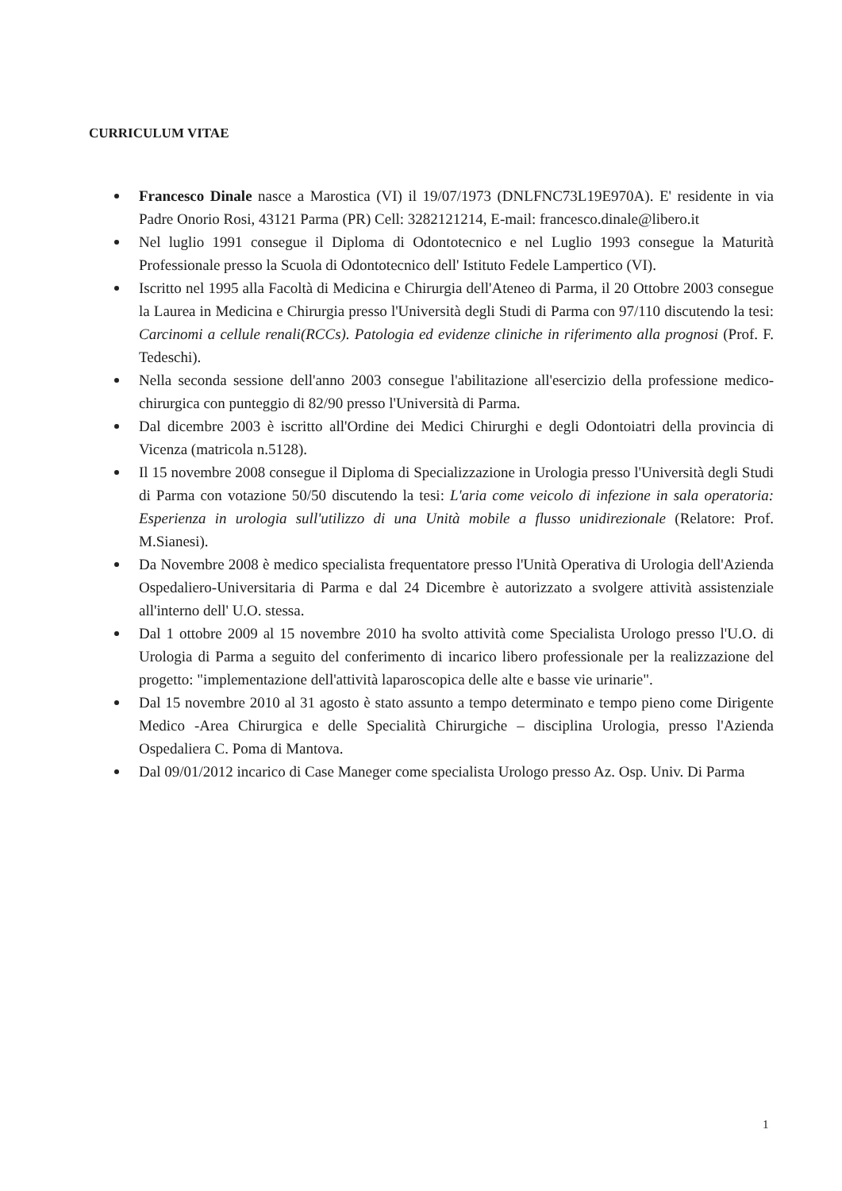CURRICULUM VITAE
Francesco Dinale nasce a Marostica (VI) il 19/07/1973 (DNLFNC73L19E970A). E' residente in via Padre Onorio Rosi, 43121 Parma (PR) Cell: 3282121214, E-mail: francesco.dinale@libero.it
Nel luglio 1991 consegue il Diploma di Odontotecnico e nel Luglio 1993 consegue la Maturità Professionale presso la Scuola di Odontotecnico dell' Istituto Fedele Lampertico (VI).
Iscritto nel 1995 alla Facoltà di Medicina e Chirurgia dell'Ateneo di Parma, il 20 Ottobre 2003 consegue la Laurea in Medicina e Chirurgia presso l'Università degli Studi di Parma con 97/110 discutendo la tesi: Carcinomi a cellule renali(RCCs). Patologia ed evidenze cliniche in riferimento alla prognosi (Prof. F. Tedeschi).
Nella seconda sessione dell'anno 2003 consegue l'abilitazione all'esercizio della professione medico-chirurgica con punteggio di 82/90 presso l'Università di Parma.
Dal dicembre 2003 è iscritto all'Ordine dei Medici Chirurghi e degli Odontoiatri della provincia di Vicenza (matricola n.5128).
Il 15 novembre 2008 consegue il Diploma di Specializzazione in Urologia presso l'Università degli Studi di Parma con votazione 50/50 discutendo la tesi: L'aria come veicolo di infezione in sala operatoria: Esperienza in urologia sull'utilizzo di una Unità mobile a flusso unidirezionale (Relatore: Prof. M.Sianesi).
Da Novembre 2008 è medico specialista frequentatore presso l'Unità Operativa di Urologia dell'Azienda Ospedaliero-Universitaria di Parma e dal 24 Dicembre è autorizzato a svolgere attività assistenziale all'interno dell' U.O. stessa.
Dal 1 ottobre 2009 al 15 novembre 2010 ha svolto attività come Specialista Urologo presso l'U.O. di Urologia di Parma a seguito del conferimento di incarico libero professionale per la realizzazione del progetto: "implementazione dell'attività laparoscopica delle alte e basse vie urinarie".
Dal 15 novembre 2010 al 31 agosto è stato assunto a tempo determinato e tempo pieno come Dirigente Medico -Area Chirurgica e delle Specialità Chirurgiche – disciplina Urologia, presso l'Azienda Ospedaliera C. Poma di Mantova.
Dal 09/01/2012 incarico di Case Maneger come specialista Urologo presso Az. Osp. Univ. Di Parma
1